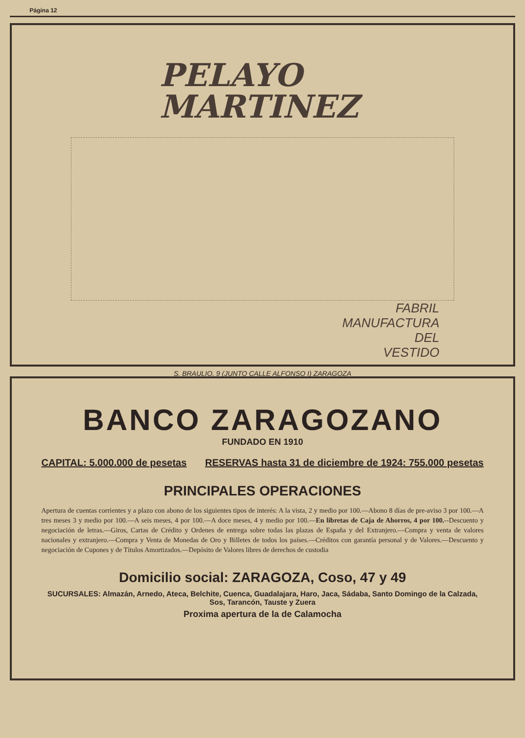Página 12
PELAYO
MARTINEZ
FABRIL
MANUFACTURA
DEL
VESTIDO
S. BRAULIO, 9 (JUNTO CALLE ALFONSO I) ZARAGOZA
BANCO ZARAGOZANO
FUNDADO EN 1910
CAPITAL: 5.000.000 de pesetas RESERVAS hasta 31 de diciembre de 1924: 755.000 pesetas
PRINCIPALES OPERACIONES
Apertura de cuentas corrientes y a plazo con abono de los siguientes tipos de interés: A la vista, 2 y medio por 100.—Abono 8 días de pre-aviso 3 por 100.—A tres meses 3 y medio por 100.—A seis meses, 4 por 100.—A doce meses, 4 y medio por 100.—En libretas de Caja de Ahorros, 4 por 100.--Descuento y negociación de letras.—Giros, Cartas de Crédito y Ordenes de entrega sobre todas las plazas de España y del Extranjero.—Compra y venta de valores nacionales y extranjero.—Compra y Venta de Monedas de Oro y Billetes de todos los países.—Créditos con garantía personal y de Valores.—Descuento y negociación de Cupones y de Títulos Amortizados.—Depósito de Valores libres de derechos de custodia
Domicilio social: ZARAGOZA, Coso, 47 y 49
SUCURSALES: Almazán, Arnedo, Ateca, Belchite, Cuenca, Guadalajara, Haro, Jaca, Sádaba, Santo Domingo de la Calzada, Sos, Tarancón, Tauste y Zuera
Proxima apertura de la de Calamocha